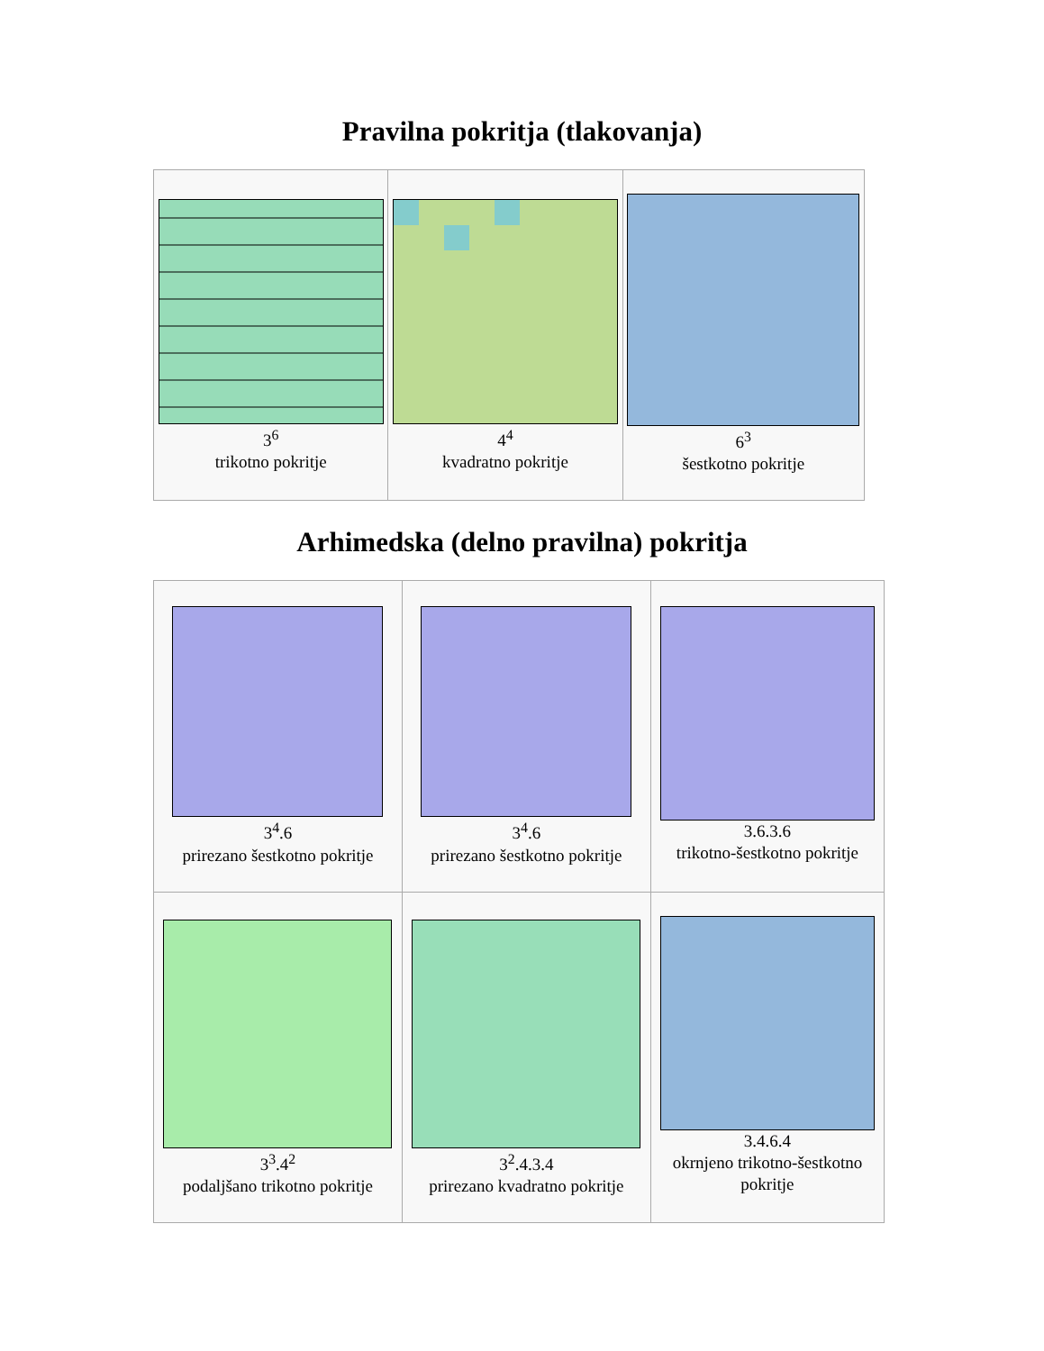Pravilna pokritja (tlakovanja)
| 3<sup>6</sup> trikotno pokritje | 4<sup>4</sup> kvadratno pokritje | 6<sup>3</sup> šestkotno pokritje |
Arhimedska (delno pravilna) pokritja
| 3<sup>4</sup>.6 prirezano šestkotno pokritje | 3<sup>4</sup>.6 prirezano šestkotno pokritje | 3.6.3.6 trikotno-šestkotno pokritje |
| 3<sup>3</sup>.4<sup>2</sup> podaljšano trikotno pokritje | 3<sup>2</sup>.4.3.4 prirezano kvadratno pokritje | 3.4.6.4 okrnjeno trikotno-šestkotno pokritje |